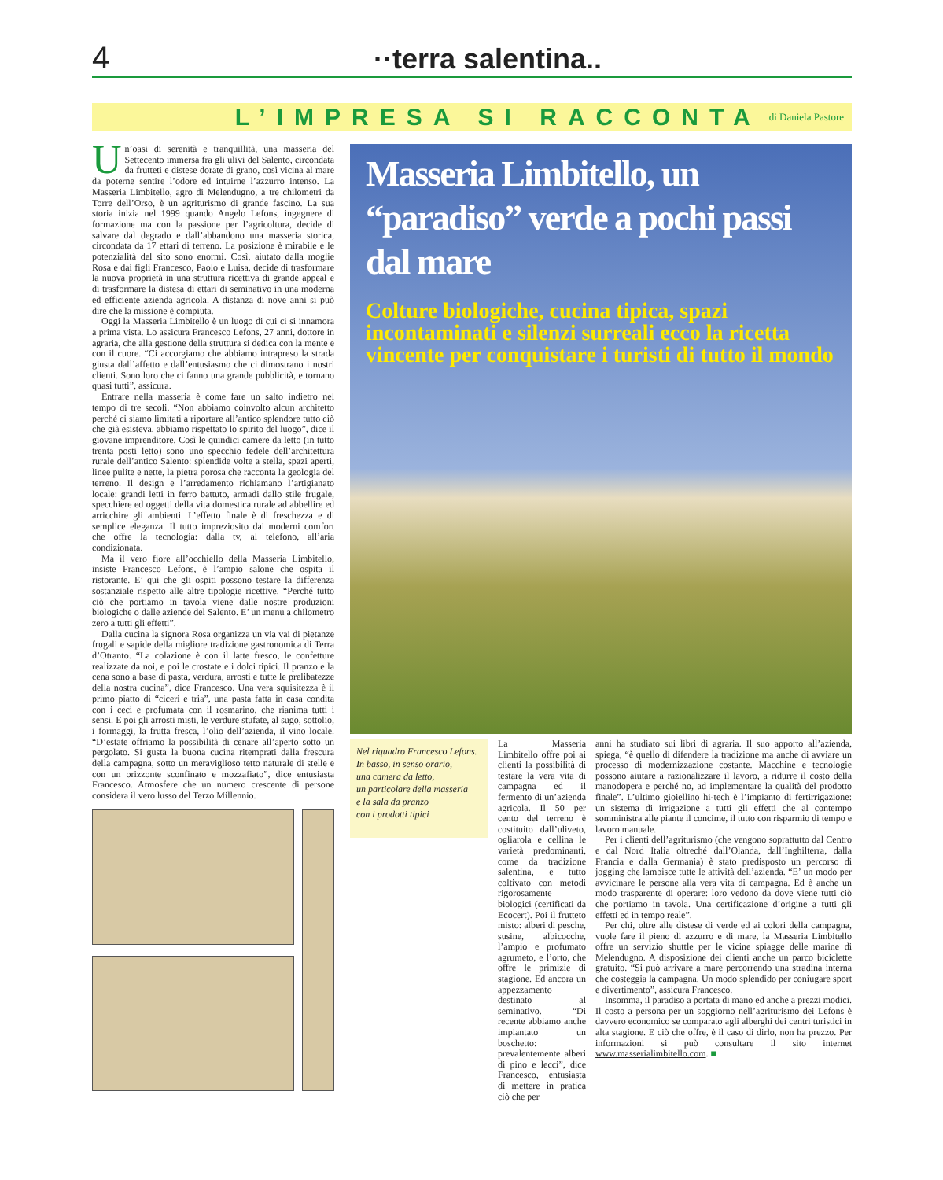4
··terra salentina..
L’IMPRESA SI RACCONTA di Daniela Pastore
Un’oasi di serenità e tranquillità, una masseria del Settecento immersa fra gli ulivi del Salento, circondata da frutteti e distese dorate di grano, così vicina al mare da poterne sentire l’odore ed intuirne l’azzurro intenso. La Masseria Limbitello, agro di Melendugno, a tre chilometri da Torre dell’Orso, è un agriturismo di grande fascino. La sua storia inizia nel 1999 quando Angelo Lefons, ingegnere di formazione ma con la passione per l’agricoltura, decide di salvare dal degrado e dall’abbandono una masseria storica, circondata da 17 ettari di terreno. La posizione è mirabile e le potenzialità del sito sono enormi. Così, aiutato dalla moglie Rosa e dai figli Francesco, Paolo e Luisa, decide di trasformare la nuova proprietà in una struttura ricettiva di grande appeal e di trasformare la distesa di ettari di seminativo in una moderna ed efficiente azienda agricola. A distanza di nove anni si può dire che la missione è compiuta.
Oggi la Masseria Limbitello è un luogo di cui ci si innamora a prima vista. Lo assicura Francesco Lefons, 27 anni, dottore in agraria, che alla gestione della struttura si dedica con la mente e con il cuore. “Ci accorgiamo che abbiamo intrapreso la strada giusta dall’affetto e dall’entusiasmo che ci dimostrano i nostri clienti. Sono loro che ci fanno una grande pubblicità, e tornano quasi tutti”, assicura.
Entrare nella masseria è come fare un salto indietro nel tempo di tre secoli. “Non abbiamo coinvolto alcun architetto perché ci siamo limitati a riportare all’antico splendore tutto ciò che già esisteva, abbiamo rispettato lo spirito del luogo”, dice il giovane imprenditore. Così le quindici camere da letto (in tutto trenta posti letto) sono uno specchio fedele dell’architettura rurale dell’antico Salento: splendide volte a stella, spazi aperti, linee pulite e nette, la pietra porosa che racconta la geologia del terreno. Il design e l’arredamento richiamano l’artigianato locale: grandi letti in ferro battuto, armadi dallo stile frugale, specchiere ed oggetti della vita domestica rurale ad abbellire ed arricchire gli ambienti. L’effetto finale è di freschezza e di semplice eleganza. Il tutto impreziosito dai moderni comfort che offre la tecnologia: dalla tv, al telefono, all’aria condizionata.
Ma il vero fiore all’occhiello della Masseria Limbitello, insiste Francesco Lefons, è l’ampio salone che ospita il ristorante. E’ qui che gli ospiti possono testare la differenza sostanziale rispetto alle altre tipologie ricettive. “Perché tutto ciò che portiamo in tavola viene dalle nostre produzioni biologiche o dalle aziende del Salento. E’ un menu a chilometro zero a tutti gli effetti”.
Dalla cucina la signora Rosa organizza un via vai di pietanze frugali e sapide della migliore tradizione gastronomica di Terra d’Otranto. “La colazione è con il latte fresco, le confetture realizzate da noi, e poi le crostate e i dolci tipici. Il pranzo e la cena sono a base di pasta, verdura, arrosti e tutte le prelibatezze della nostra cucina”, dice Francesco. Una vera squisitezza è il primo piatto di “ciceri e tria”, una pasta fatta in casa condita con i ceci e profumata con il rosmarino, che rianima tutti i sensi. E poi gli arrosti misti, le verdure stufate, al sugo, sottolio, i formaggi, la frutta fresca, l’olio dell’azienda, il vino locale. “D’estate offriamo la possibilità di cenare all’aperto sotto un pergolato. Si gusta la buona cucina ritemprati dalla frescura della campagna, sotto un meraviglioso tetto naturale di stelle e con un orizzonte sconfinato e mozzafiato”, dice entusiasta Francesco. Atmosfere che un numero crescente di persone considera il vero lusso del Terzo Millennio.
Masseria Limbitello, un “paradiso” verde a pochi passi dal mare
Colture biologiche, cucina tipica, spazi incontaminati e silenzi surreali ecco la ricetta vincente per conquistare i turisti di tutto il mondo
Nel riquadro Francesco Lefons.
In basso, in senso orario,
una camera da letto,
un particolare della masseria
e la sala da pranzo
con i prodotti tipici
La Masseria Limbitello offre poi ai clienti la possibilità di testare la vera vita di campagna ed il fermento di un’azienda agricola. Il 50 per cento del terreno è costituito dall’uliveto, ogliarola e cellina le varietà predominanti, come da tradizione salentina, e tutto coltivato con metodi rigorosamente biologici (certificati da Ecocert). Poi il frutteto misto: alberi di pesche, susine, albicocche, l’ampio e profumato agrumeto, e l’orto, che offre le primizie di stagione. Ed ancora un appezzamento destinato al seminativo. “Di recente abbiamo anche impiantato un boschetto: prevalentemente alberi di pino e lecci”, dice Francesco, entusiasta di mettere in pratica ciò che per
anni ha studiato sui libri di agraria. Il suo apporto all’azienda, spiega, “è quello di difendere la tradizione ma anche di avviare un processo di modernizzazione costante. Macchine e tecnologie possono aiutare a razionalizzare il lavoro, a ridurre il costo della manodopera e perché no, ad implementare la qualità del prodotto finale”. L’ultimo gioiellino hi-tech è l’impianto di fertirrigazione: un sistema di irrigazione a tutti gli effetti che al contempo somministra alle piante il concime, il tutto con risparmio di tempo e lavoro manuale.
Per i clienti dell’agriturismo (che vengono soprattutto dal Centro e dal Nord Italia oltreché dall’Olanda, dall’Inghilterra, dalla Francia e dalla Germania) è stato predisposto un percorso di jogging che lambisce tutte le attività dell’azienda. “E’ un modo per avvicinare le persone alla vera vita di campagna. Ed è anche un modo trasparente di operare: loro vedono da dove viene tutti ciò che portiamo in tavola. Una certificazione d’origine a tutti gli effetti ed in tempo reale”.
Per chi, oltre alle distese di verde ed ai colori della campagna, vuole fare il pieno di azzurro e di mare, la Masseria Limbitello offre un servizio shuttle per le vicine spiagge delle marine di Melendugno. A disposizione dei clienti anche un parco biciclette gratuito. “Si può arrivare a mare percorrendo una stradina interna che costeggia la campagna. Un modo splendido per coniugare sport e divertimento”, assicura Francesco.
Insomma, il paradiso a portata di mano ed anche a prezzi modici. Il costo a persona per un soggiorno nell’agriturismo dei Lefons è davvero economico se comparato agli alberghi dei centri turistici in alta stagione. E ciò che offre, è il caso di dirlo, non ha prezzo. Per informazioni si può consultare il sito internet www.masserialimbitello.com. ■